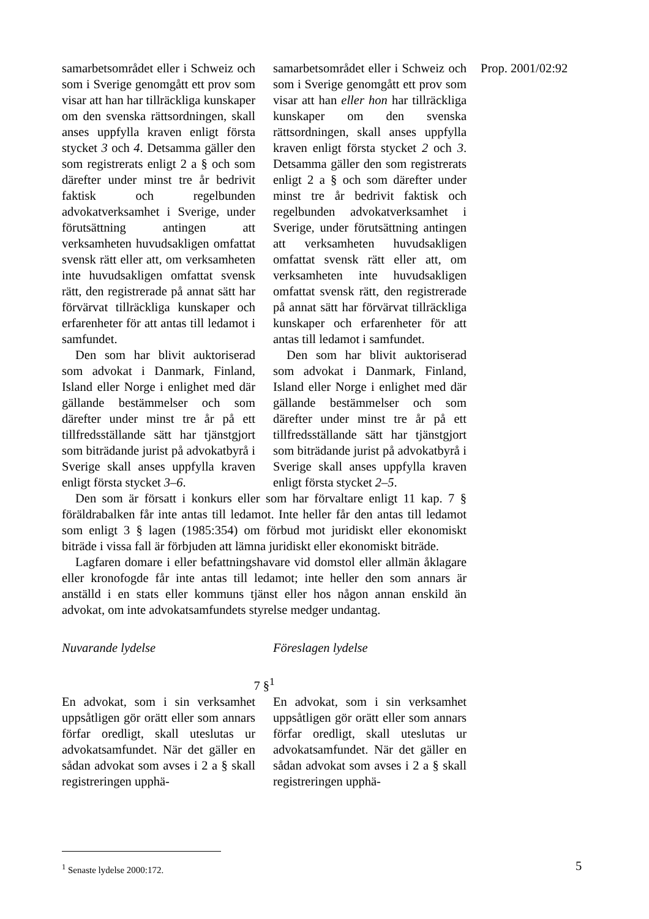Prop. 2001/02:92
samarbetsområdet eller i Schweiz och som i Sverige genomgått ett prov som visar att han har tillräckliga kunskaper om den svenska rättsordningen, skall anses uppfylla kraven enligt första stycket 3 och 4. Detsamma gäller den som registrerats enligt 2 a § och som därefter under minst tre år bedrivit faktisk och regelbunden advokatverksamhet i Sverige, under förutsättning antingen att verksamheten huvudsakligen omfattat svensk rätt eller att, om verksamheten inte huvudsakligen omfattat svensk rätt, den registrerade på annat sätt har förvärvat tillräckliga kunskaper och erfarenheter för att antas till ledamot i samfundet.
Den som har blivit auktoriserad som advokat i Danmark, Finland, Island eller Norge i enlighet med där gällande bestämmelser och som därefter under minst tre år på ett tillfredsställande sätt har tjänstgjort som biträdande jurist på advokatbyrå i Sverige skall anses uppfylla kraven enligt första stycket 3–6.
samarbetsområdet eller i Schweiz och som i Sverige genomgått ett prov som visar att han eller hon har tillräckliga kunskaper om den svenska rättsordningen, skall anses uppfylla kraven enligt första stycket 2 och 3. Detsamma gäller den som registrerats enligt 2 a § och som därefter under minst tre år bedrivit faktisk och regelbunden advokatverksamhet i Sverige, under förutsättning antingen att verksamheten huvudsakligen omfattat svensk rätt eller att, om verksamheten inte huvudsakligen omfattat svensk rätt, den registrerade på annat sätt har förvärvat tillräckliga kunskaper och erfarenheter för att antas till ledamot i samfundet.
Den som har blivit auktoriserad som advokat i Danmark, Finland, Island eller Norge i enlighet med där gällande bestämmelser och som därefter under minst tre år på ett tillfredsställande sätt har tjänstgjort som biträdande jurist på advokatbyrå i Sverige skall anses uppfylla kraven enligt första stycket 2–5.
Den som är försatt i konkurs eller som har förvaltare enligt 11 kap. 7 § föräldrabalken får inte antas till ledamot. Inte heller får den antas till ledamot som enligt 3 § lagen (1985:354) om förbud mot juridiskt eller ekonomiskt biträde i vissa fall är förbjuden att lämna juridiskt eller ekonomiskt biträde.
Lagfaren domare i eller befattningshavare vid domstol eller allmän åklagare eller kronofogde får inte antas till ledamot; inte heller den som annars är anställd i en stats eller kommuns tjänst eller hos någon annan enskild än advokat, om inte advokatsamfundets styrelse medger undantag.
Nuvarande lydelse Föreslagen lydelse
7 §<sup>1</sup>
En advokat, som i sin verksamhet uppsåtligen gör orätt eller som annars förfar oredligt, skall uteslutas ur advokatsamfundet. När det gäller en sådan advokat som avses i 2 a § skall registreringen upphä-
En advokat, som i sin verksamhet uppsåtligen gör orätt eller som annars förfar oredligt, skall uteslutas ur advokatsamfundet. När det gäller en sådan advokat som avses i 2 a § skall registreringen upphä-
<sup>1</sup> Senaste lydelse 2000:172. 5